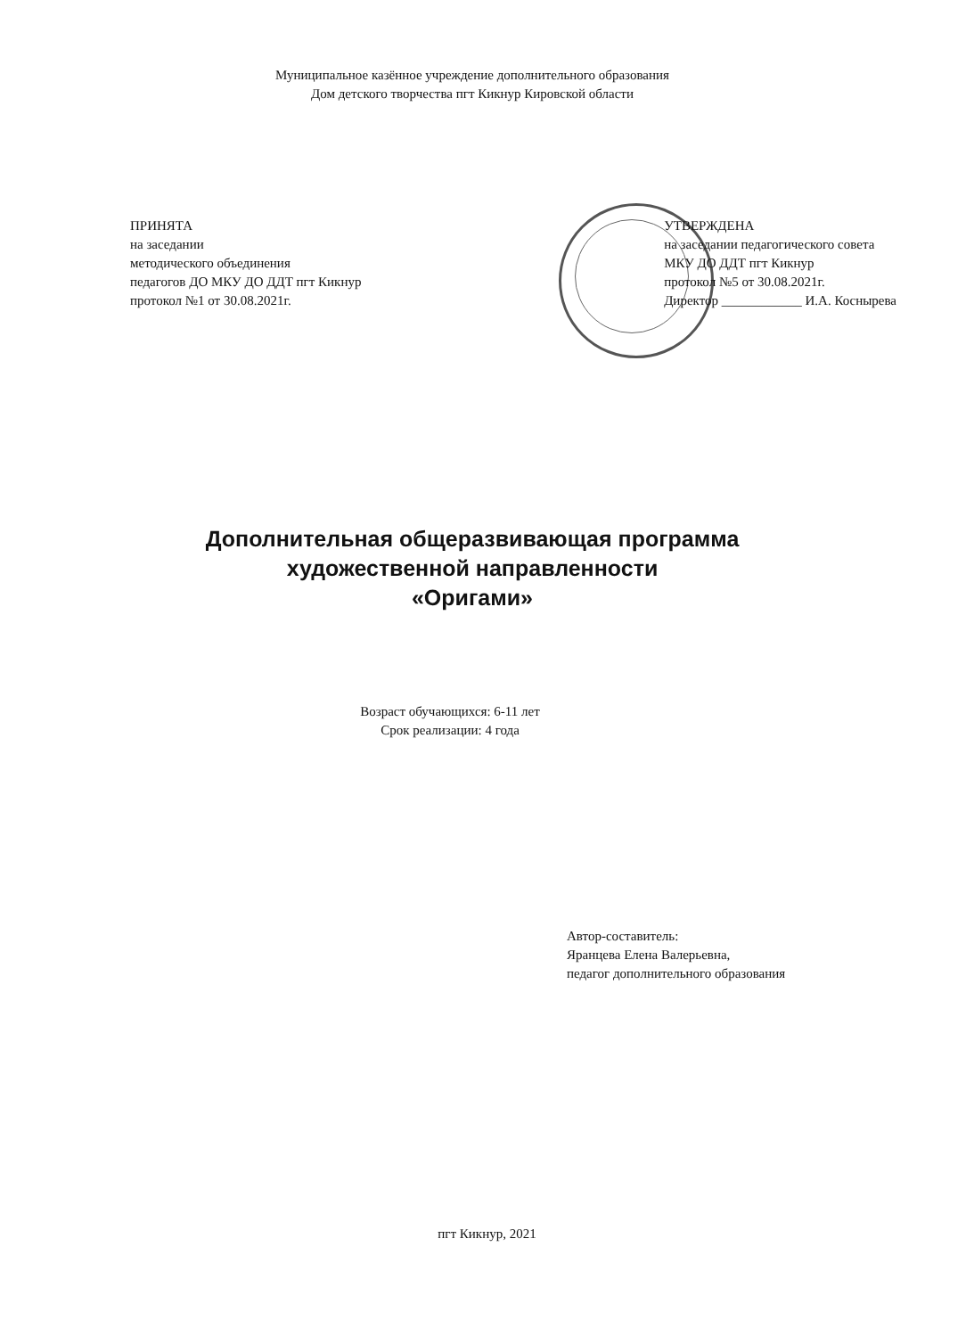Муниципальное казённое учреждение дополнительного образования
Дом детского творчества пгт Кикнур Кировской области
ПРИНЯТА
на заседании
методического объединения
педагогов ДО МКУ ДО ДДТ пгт Кикнур
протокол №1 от 30.08.2021г.
УТВЕРЖДЕНА
на заседании педагогического совета
МКУ ДО ДДТ пгт Кикнур
протокол №5 от 30.08.2021г.
Директор ____________ И.А. Коснырева
Дополнительная общеразвивающая программа
художественной направленности
«Оригами»
Возраст обучающихся: 6-11 лет
Срок реализации: 4 года
Автор-составитель:
Яранцева Елена Валерьевна,
педагог дополнительного образования
пгт Кикнур, 2021